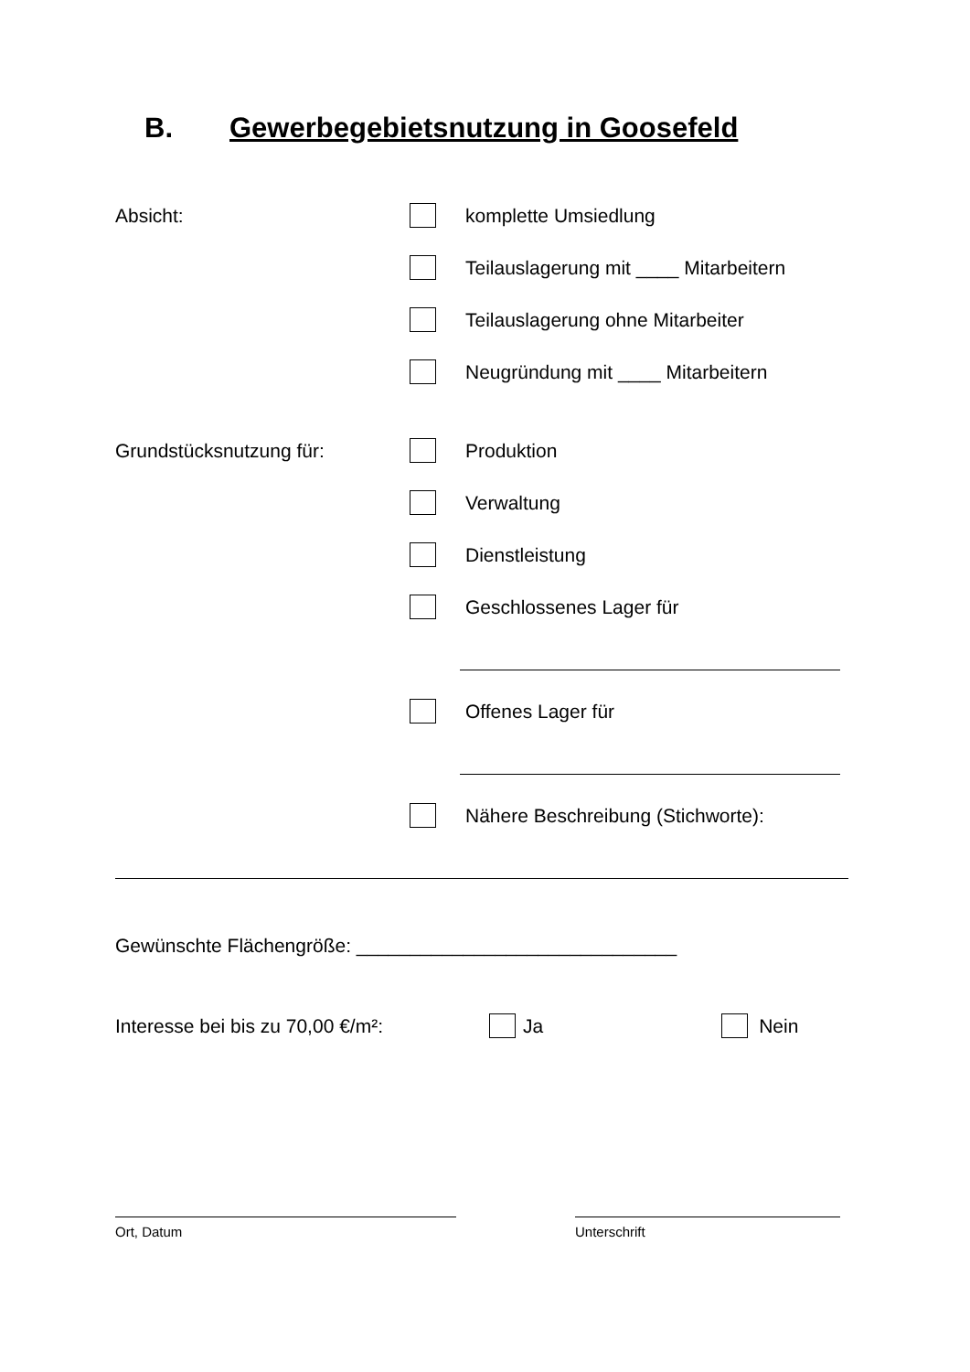B. Gewerbegebietsnutzung in Goosefeld
Absicht: komplette Umsiedlung
Teilauslagerung mit ____ Mitarbeitern
Teilauslagerung ohne Mitarbeiter
Neugründung mit ____ Mitarbeitern
Grundstücksnutzung für: Produktion
Verwaltung
Dienstleistung
Geschlossenes Lager für
Offenes Lager für
Nähere Beschreibung (Stichworte):
Gewünschte Flächengröße: ______________________________
Interesse bei bis zu 70,00 €/m²: Ja Nein
Ort, Datum Unterschrift